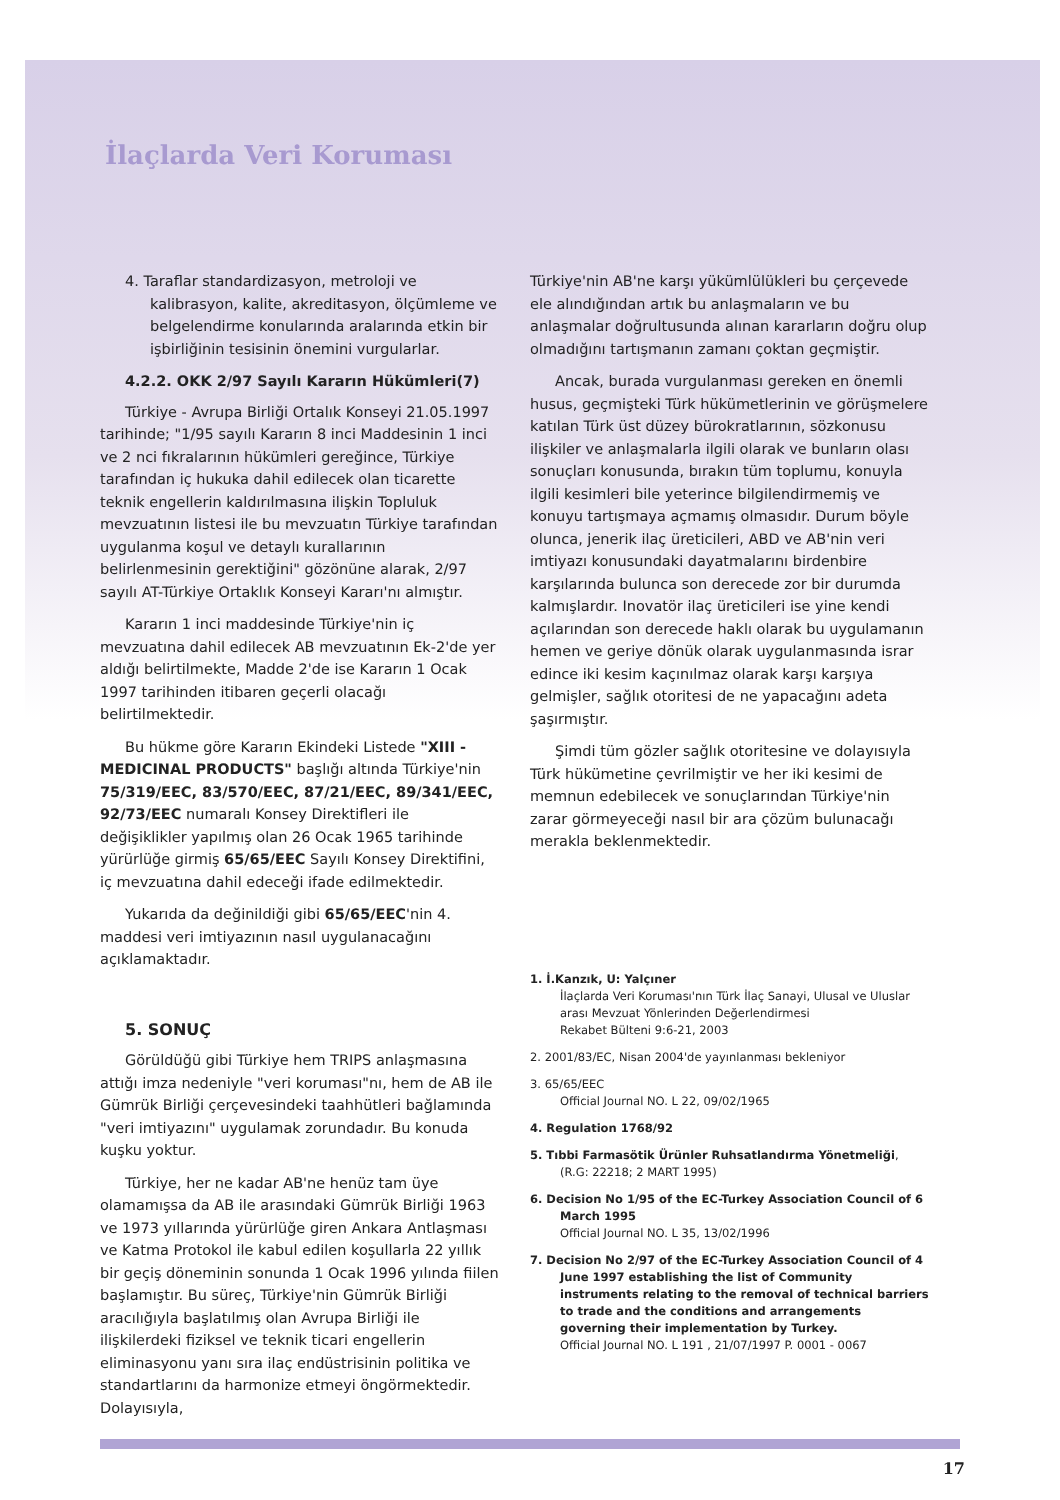İlaçlarda Veri Koruması
4. Taraflar standardizasyon, metroloji ve kalibrasyon, kalite, akreditasyon, ölçümleme ve belgelendirme konularında aralarında etkin bir işbirliğinin tesisinin önemini vurgularlar.
4.2.2. OKK 2/97 Sayılı Kararın Hükümleri(7)
Türkiye - Avrupa Birliği Ortalık Konseyi 21.05.1997 tarihinde; "1/95 sayılı Kararın 8 inci Maddesinin 1 inci ve 2 nci fıkralarının hükümleri gereğince, Türkiye tarafından iç hukuka dahil edilecek olan ticarette teknik engellerin kaldırılmasına ilişkin Topluluk mevzuatının listesi ile bu mevzuatın Türkiye tarafından uygulanma koşul ve detaylı kurallarının belirlenmesinin gerektiğini" gözönüne alarak, 2/97 sayılı AT-Türkiye Ortaklık Konseyi Kararı'nı almıştır.
Kararın 1 inci maddesinde Türkiye'nin iç mevzuatına dahil edilecek AB mevzuatının Ek-2'de yer aldığı belirtilmekte, Madde 2'de ise Kararın 1 Ocak 1997 tarihinden itibaren geçerli olacağı belirtilmektedir.
Bu hükme göre Kararın Ekindeki Listede "XIII - MEDICINAL PRODUCTS" başlığı altında Türkiye'nin 75/319/EEC, 83/570/EEC, 87/21/EEC, 89/341/EEC, 92/73/EEC numaralı Konsey Direktifleri ile değişiklikler yapılmış olan 26 Ocak 1965 tarihinde yürürlüğe girmiş 65/65/EEC Sayılı Konsey Direktifini, iç mevzuatına dahil edeceği ifade edilmektedir.
Yukarıda da değinildiği gibi 65/65/EEC'nin 4. maddesi veri imtiyazının nasıl uygulanacağını açıklamaktadır.
5. SONUÇ
Görüldüğü gibi Türkiye hem TRIPS anlaşmasına attığı imza nedeniyle "veri koruması"nı, hem de AB ile Gümrük Birliği çerçevesindeki taahhütleri bağlamında "veri imtiyazını" uygulamak zorundadır. Bu konuda kuşku yoktur.
Türkiye, her ne kadar AB'ne henüz tam üye olamamışsa da AB ile arasındaki Gümrük Birliği 1963 ve 1973 yıllarında yürürlüğe giren Ankara Antlaşması ve Katma Protokol ile kabul edilen koşullarla 22 yıllık bir geçiş döneminin sonunda 1 Ocak 1996 yılında fiilen başlamıştır. Bu süreç, Türkiye'nin Gümrük Birliği aracılığıyla başlatılmış olan Avrupa Birliği ile ilişkilerdeki fiziksel ve teknik ticari engellerin eliminasyonu yanı sıra ilaç endüstrisinin politika ve standartlarını da harmonize etmeyi öngörmektedir. Dolayısıyla,
Türkiye'nin AB'ne karşı yükümlülükleri bu çerçevede ele alındığından artık bu anlaşmaların ve bu anlaşmalar doğrultusunda alınan kararların doğru olup olmadığını tartışmanın zamanı çoktan geçmiştir.
Ancak, burada vurgulanması gereken en önemli husus, geçmişteki Türk hükümetlerinin ve görüşmelere katılan Türk üst düzey bürokratlarının, sözkonusu ilişkiler ve anlaşmalarla ilgili olarak ve bunların olası sonuçları konusunda, bırakın tüm toplumu, konuyla ilgili kesimleri bile yeterince bilgilendirmemiş ve konuyu tartışmaya açmamış olmasıdır. Durum böyle olunca, jenerik ilaç üreticileri, ABD ve AB'nin veri imtiyazı konusundaki dayatmalarını birdenbire karşılarında bulunca son derecede zor bir durumda kalmışlardır. Inovatör ilaç üreticileri ise yine kendi açılarından son derecede haklı olarak bu uygulamanın hemen ve geriye dönük olarak uygulanmasında israr edince iki kesim kaçınılmaz olarak karşı karşıya gelmişler, sağlık otoritesi de ne yapacağını adeta şaşırmıştır.
Şimdi tüm gözler sağlık otoritesine ve dolayısıyla Türk hükümetine çevrilmiştir ve her iki kesimi de memnun edebilecek ve sonuçlarından Türkiye'nin zarar görmeyeceği nasıl bir ara çözüm bulunacağı merakla beklenmektedir.
1. İ.Kanzık, U: Yalçıner
İlaçlarda Veri Koruması'nın Türk İlaç Sanayi, Ulusal ve Uluslar arası Mevzuat Yönlerinden Değerlendirmesi
Rekabet Bülteni 9:6-21, 2003
2. 2001/83/EC, Nisan 2004'de yayınlanması bekleniyor
3. 65/65/EEC
Official Journal NO. L 22, 09/02/1965
4. Regulation 1768/92
5. Tıbbi Farmasötik Ürünler Ruhsatlandırma Yönetmeliği, (R.G: 22218; 2 MART 1995)
6. Decision No 1/95 of the EC-Turkey Association Council of 6 March 1995
Official Journal NO. L 35, 13/02/1996
7. Decision No 2/97 of the EC-Turkey Association Council of 4 June 1997 establishing the list of Community instruments relating to the removal of technical barriers to trade and the conditions and arrangements governing their implementation by Turkey.
Official Journal NO. L 191 , 21/07/1997 P. 0001 - 0067
17